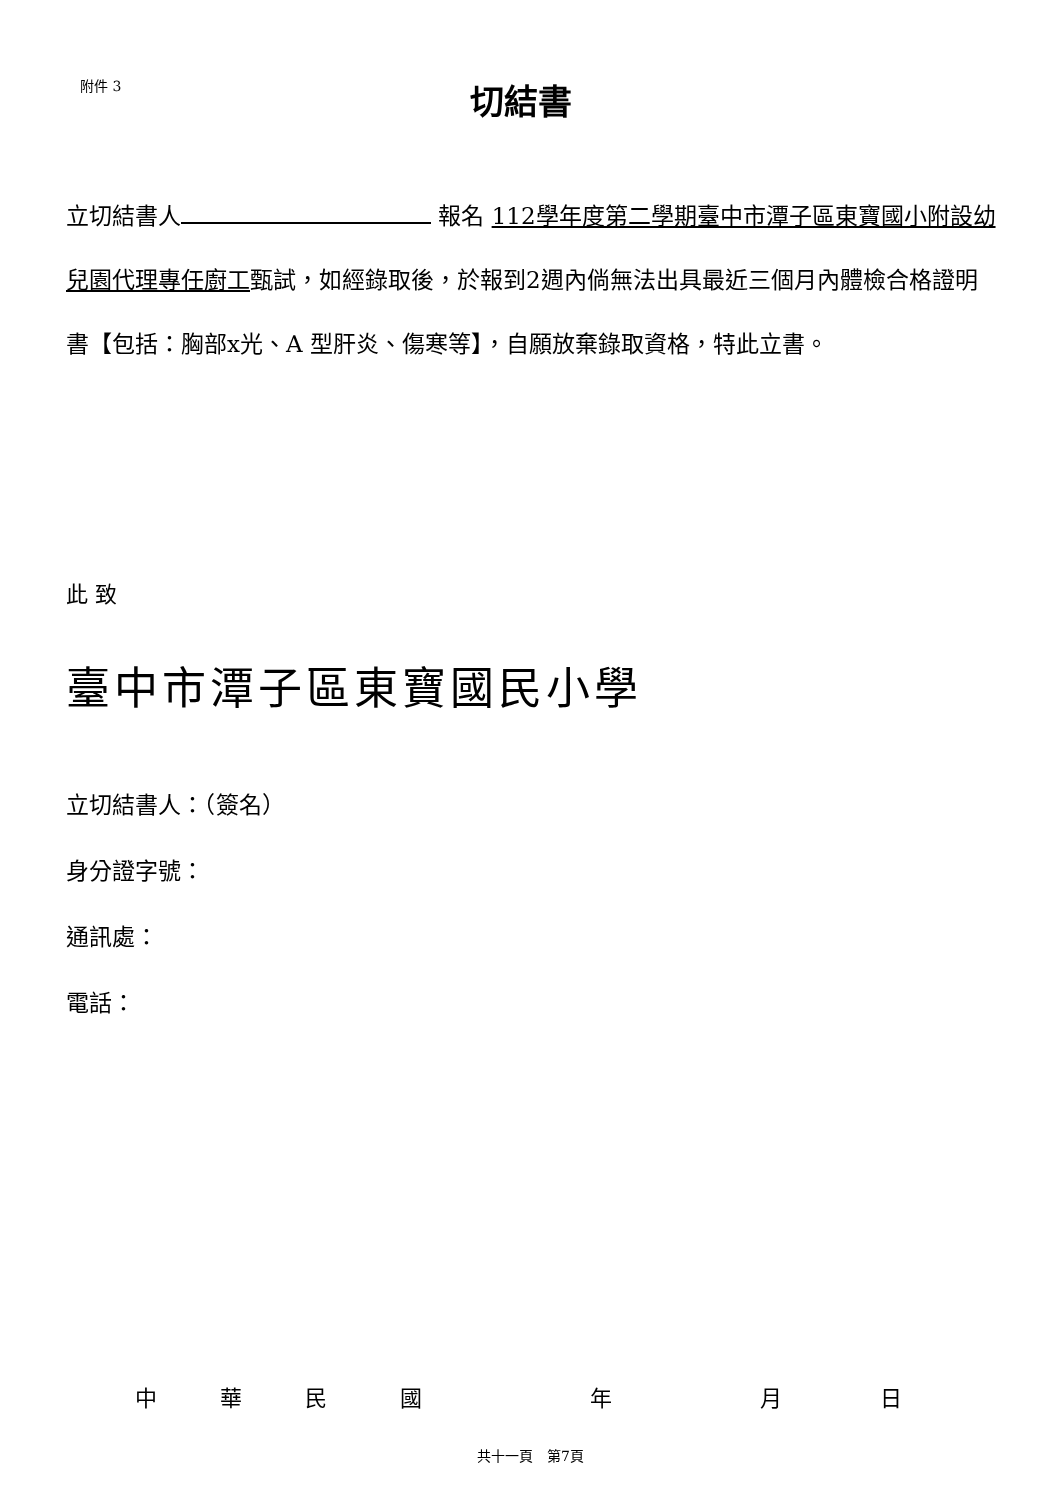附件 3
切結書
立切結書人 報名 112學年度第二學期臺中市潭子區東寶國小附設幼兒園代理專任廚工甄試，如經錄取後，於報到2週內倘無法出具最近三個月內體檢合格證明書【包括：胸部x光、A 型肝炎、傷寒等】，自願放棄錄取資格，特此立書。
此 致
臺中市潭子區東寶國民小學
立切結書人：（簽名）
身分證字號：
通訊處：
電話：
中 華 民 國 年 月 日
共十一頁　第7頁